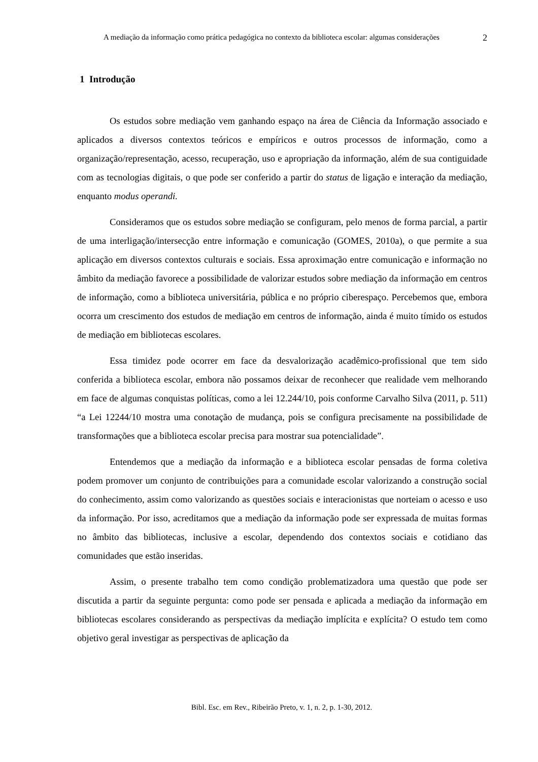A mediação da informação como prática pedagógica no contexto da biblioteca escolar: algumas considerações
2
1 Introdução
Os estudos sobre mediação vem ganhando espaço na área de Ciência da Informação associado e aplicados a diversos contextos teóricos e empíricos e outros processos de informação, como a organização/representação, acesso, recuperação, uso e apropriação da informação, além de sua contiguidade com as tecnologias digitais, o que pode ser conferido a partir do status de ligação e interação da mediação, enquanto modus operandi.
Consideramos que os estudos sobre mediação se configuram, pelo menos de forma parcial, a partir de uma interligação/intersecção entre informação e comunicação (GOMES, 2010a), o que permite a sua aplicação em diversos contextos culturais e sociais. Essa aproximação entre comunicação e informação no âmbito da mediação favorece a possibilidade de valorizar estudos sobre mediação da informação em centros de informação, como a biblioteca universitária, pública e no próprio ciberespaço. Percebemos que, embora ocorra um crescimento dos estudos de mediação em centros de informação, ainda é muito tímido os estudos de mediação em bibliotecas escolares.
Essa timidez pode ocorrer em face da desvalorização acadêmico-profissional que tem sido conferida a biblioteca escolar, embora não possamos deixar de reconhecer que realidade vem melhorando em face de algumas conquistas políticas, como a lei 12.244/10, pois conforme Carvalho Silva (2011, p. 511) “a Lei 12244/10 mostra uma conotação de mudança, pois se configura precisamente na possibilidade de transformações que a biblioteca escolar precisa para mostrar sua potencialidade”.
Entendemos que a mediação da informação e a biblioteca escolar pensadas de forma coletiva podem promover um conjunto de contribuições para a comunidade escolar valorizando a construção social do conhecimento, assim como valorizando as questões sociais e interacionistas que norteiam o acesso e uso da informação. Por isso, acreditamos que a mediação da informação pode ser expressada de muitas formas no âmbito das bibliotecas, inclusive a escolar, dependendo dos contextos sociais e cotidiano das comunidades que estão inseridas.
Assim, o presente trabalho tem como condição problematizadora uma questão que pode ser discutida a partir da seguinte pergunta: como pode ser pensada e aplicada a mediação da informação em bibliotecas escolares considerando as perspectivas da mediação implícita e explícita? O estudo tem como objetivo geral investigar as perspectivas de aplicação da
Bibl. Esc. em Rev., Ribeirão Preto, v. 1, n. 2, p. 1-30, 2012.